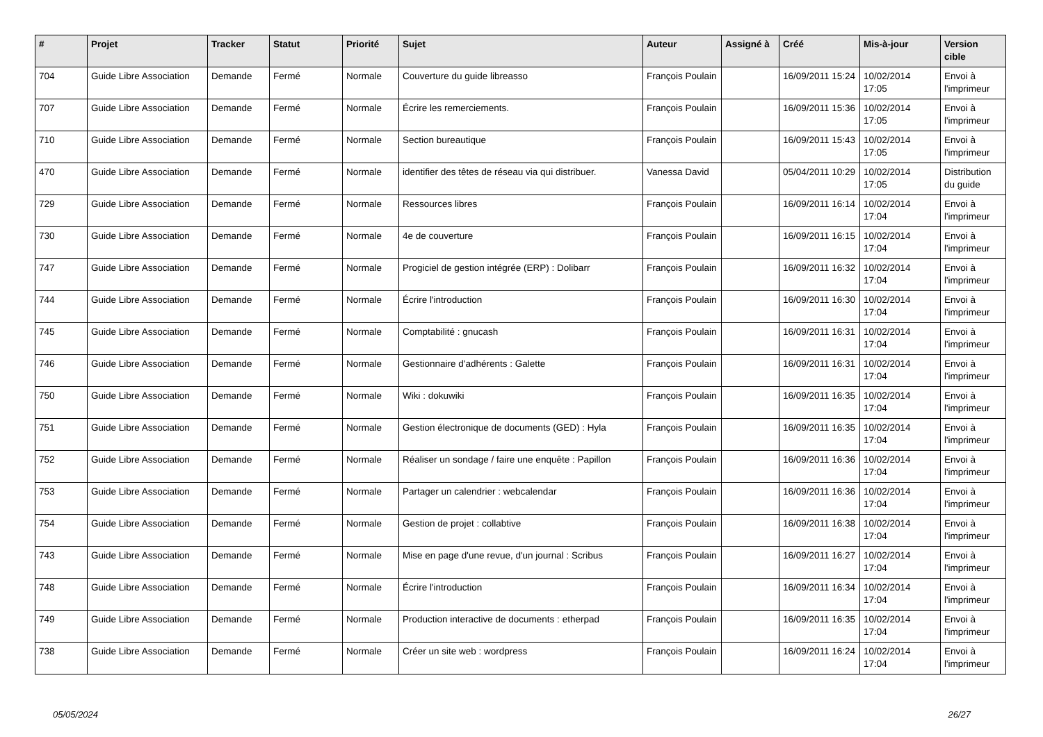| # | Projet | Tracker | Statut | Priorité | Sujet | Auteur | Assigné à | Créé | Mis-à-jour | Version cible |
| --- | --- | --- | --- | --- | --- | --- | --- | --- | --- | --- |
| 704 | Guide Libre Association | Demande | Fermé | Normale | Couverture du guide libreasso | François Poulain | | 16/09/2011 15:24 | 10/02/2014 17:05 | Envoi à l'imprimeur |
| 707 | Guide Libre Association | Demande | Fermé | Normale | Écrire les remerciements. | François Poulain | | 16/09/2011 15:36 | 10/02/2014 17:05 | Envoi à l'imprimeur |
| 710 | Guide Libre Association | Demande | Fermé | Normale | Section bureautique | François Poulain | | 16/09/2011 15:43 | 10/02/2014 17:05 | Envoi à l'imprimeur |
| 470 | Guide Libre Association | Demande | Fermé | Normale | identifier des têtes de réseau via qui distribuer. | Vanessa David | | 05/04/2011 10:29 | 10/02/2014 17:05 | Distribution du guide |
| 729 | Guide Libre Association | Demande | Fermé | Normale | Ressources libres | François Poulain | | 16/09/2011 16:14 | 10/02/2014 17:04 | Envoi à l'imprimeur |
| 730 | Guide Libre Association | Demande | Fermé | Normale | 4e de couverture | François Poulain | | 16/09/2011 16:15 | 10/02/2014 17:04 | Envoi à l'imprimeur |
| 747 | Guide Libre Association | Demande | Fermé | Normale | Progiciel de gestion intégrée (ERP) : Dolibarr | François Poulain | | 16/09/2011 16:32 | 10/02/2014 17:04 | Envoi à l'imprimeur |
| 744 | Guide Libre Association | Demande | Fermé | Normale | Écrire l'introduction | François Poulain | | 16/09/2011 16:30 | 10/02/2014 17:04 | Envoi à l'imprimeur |
| 745 | Guide Libre Association | Demande | Fermé | Normale | Comptabilité : gnucash | François Poulain | | 16/09/2011 16:31 | 10/02/2014 17:04 | Envoi à l'imprimeur |
| 746 | Guide Libre Association | Demande | Fermé | Normale | Gestionnaire d'adhérents : Galette | François Poulain | | 16/09/2011 16:31 | 10/02/2014 17:04 | Envoi à l'imprimeur |
| 750 | Guide Libre Association | Demande | Fermé | Normale | Wiki : dokuwiki | François Poulain | | 16/09/2011 16:35 | 10/02/2014 17:04 | Envoi à l'imprimeur |
| 751 | Guide Libre Association | Demande | Fermé | Normale | Gestion électronique de documents (GED) : Hyla | François Poulain | | 16/09/2011 16:35 | 10/02/2014 17:04 | Envoi à l'imprimeur |
| 752 | Guide Libre Association | Demande | Fermé | Normale | Réaliser un sondage / faire une enquête : Papillon | François Poulain | | 16/09/2011 16:36 | 10/02/2014 17:04 | Envoi à l'imprimeur |
| 753 | Guide Libre Association | Demande | Fermé | Normale | Partager un calendrier : webcalendar | François Poulain | | 16/09/2011 16:36 | 10/02/2014 17:04 | Envoi à l'imprimeur |
| 754 | Guide Libre Association | Demande | Fermé | Normale | Gestion de projet : collabtive | François Poulain | | 16/09/2011 16:38 | 10/02/2014 17:04 | Envoi à l'imprimeur |
| 743 | Guide Libre Association | Demande | Fermé | Normale | Mise en page d'une revue, d'un journal : Scribus | François Poulain | | 16/09/2011 16:27 | 10/02/2014 17:04 | Envoi à l'imprimeur |
| 748 | Guide Libre Association | Demande | Fermé | Normale | Écrire l'introduction | François Poulain | | 16/09/2011 16:34 | 10/02/2014 17:04 | Envoi à l'imprimeur |
| 749 | Guide Libre Association | Demande | Fermé | Normale | Production interactive de documents : etherpad | François Poulain | | 16/09/2011 16:35 | 10/02/2014 17:04 | Envoi à l'imprimeur |
| 738 | Guide Libre Association | Demande | Fermé | Normale | Créer un site web : wordpress | François Poulain | | 16/09/2011 16:24 | 10/02/2014 17:04 | Envoi à l'imprimeur |
05/05/2024 26/27